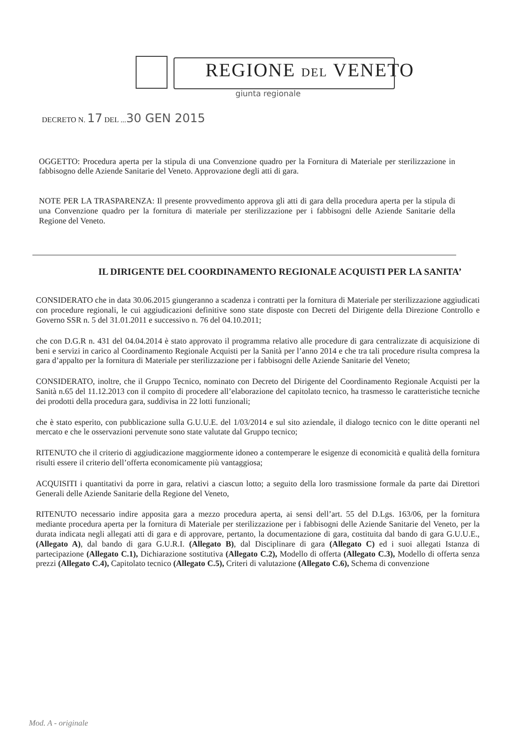REGIONE DEL VENETO
giunta regionale
DECRETO N. 17 DEL ...30 GEN 2015
OGGETTO: Procedura aperta per la stipula di una Convenzione quadro per la Fornitura di Materiale per sterilizzazione in fabbisogno delle Aziende Sanitarie del Veneto. Approvazione degli atti di gara.
NOTE PER LA TRASPARENZA: Il presente provvedimento approva gli atti di gara della procedura aperta per la stipula di una Convenzione quadro per la fornitura di materiale per sterilizzazione per i fabbisogni delle Aziende Sanitarie della Regione del Veneto.
IL DIRIGENTE DEL COORDINAMENTO REGIONALE ACQUISTI PER LA SANITA’
CONSIDERATO che in data 30.06.2015 giungeranno a scadenza i contratti per la fornitura di Materiale per sterilizzazione aggiudicati con procedure regionali, le cui aggiudicazioni definitive sono state disposte con Decreti del Dirigente della Direzione Controllo e Governo SSR n. 5 del 31.01.2011 e successivo n. 76 del 04.10.2011;
che con D.G.R n. 431 del 04.04.2014 è stato approvato il programma relativo alle procedure di gara centralizzate di acquisizione di beni e servizi in carico al Coordinamento Regionale Acquisti per la Sanità per l’anno 2014 e che tra tali procedure risulta compresa la gara d’appalto per la fornitura di Materiale per sterilizzazione per i fabbisogni delle Aziende Sanitarie del Veneto;
CONSIDERATO, inoltre, che il Gruppo Tecnico, nominato con Decreto del Dirigente del Coordinamento Regionale Acquisti per la Sanità n.65 del 11.12.2013 con il compito di procedere all’elaborazione del capitolato tecnico, ha trasmesso le caratteristiche tecniche dei prodotti della procedura gara, suddivisa in 22 lotti funzionali;
che è stato esperito, con pubblicazione sulla G.U.U.E. del 1/03/2014 e sul sito aziendale, il dialogo tecnico con le ditte operanti nel mercato e che le osservazioni pervenute sono state valutate dal Gruppo tecnico;
RITENUTO che il criterio di aggiudicazione maggiormente idoneo a contemperare le esigenze di economicità e qualità della fornitura risulti essere il criterio dell’offerta economicamente più vantaggiosa;
ACQUISITI i quantitativi da porre in gara, relativi a ciascun lotto; a seguito della loro trasmissione formale da parte dai Direttori Generali delle Aziende Sanitarie della Regione del Veneto,
RITENUTO necessario indire apposita gara a mezzo procedura aperta, ai sensi dell’art. 55 del D.Lgs. 163/06, per la fornitura mediante procedura aperta per la fornitura di Materiale per sterilizzazione per i fabbisogni delle Aziende Sanitarie del Veneto, per la durata indicata negli allegati atti di gara e di approvare, pertanto, la documentazione di gara, costituita dal bando di gara G.U.U.E., (Allegato A), dal bando di gara G.U.R.I. (Allegato B), dal Disciplinare di gara (Allegato C) ed i suoi allegati Istanza di partecipazione (Allegato C.1), Dichiarazione sostitutiva (Allegato C.2), Modello di offerta (Allegato C.3), Modello di offerta senza prezzi (Allegato C.4), Capitolato tecnico (Allegato C.5), Criteri di valutazione (Allegato C.6), Schema di convenzione
Mod. A - originale